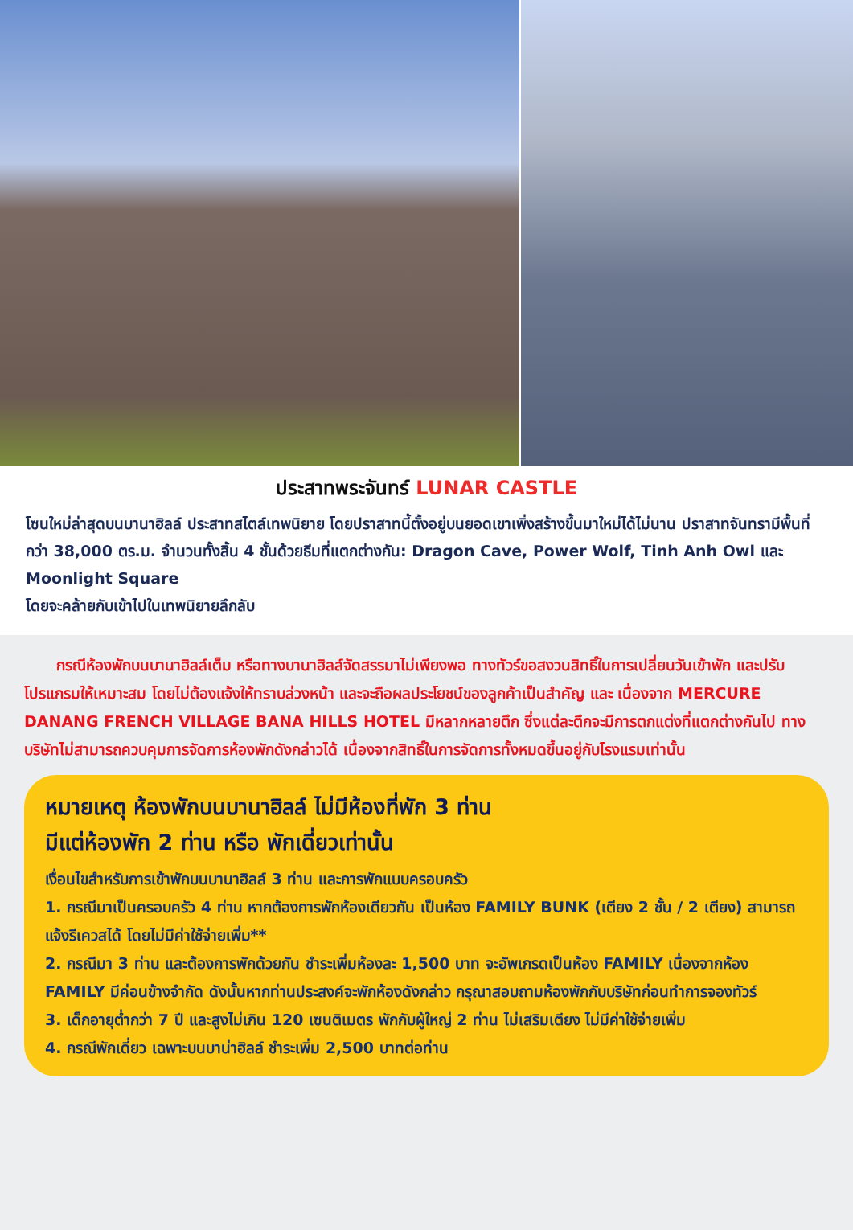ประสาทพระจันทร์ LUNAR CASTLE
โซนใหม่ล่าสุดบนบานาฮิลล์ ประสาทสไตล์เทพนิยาย โดยปราสาทนี้ตั้งอยู่บนยอดเขาเพิ่งสร้างขึ้นมาใหม่ได้ไม่นาน ปราสาทจันทรามีพื้นที่กว่า 38,000 ตร.ม. จำนวนทั้งสิ้น 4 ชั้นด้วยธีมที่แตกต่างกัน: Dragon Cave, Power Wolf, Tinh Anh Owl และ Moonlight Square
โดยจะคล้ายกับเข้าไปในเทพนิยายลึกลับ
กรณีห้องพักบนบานาฮิลล์เต็ม หรือทางบานาฮิลล์จัดสรรมาไม่เพียงพอ ทางทัวร์ขอสงวนสิทธิ์ในการเปลี่ยนวันเข้าพัก และปรับโปรแกรมให้เหมาะสม โดยไม่ต้องแจ้งให้ทราบล่วงหน้า และจะถือผลประโยชน์ของลูกค้าเป็นสำคัญ และ เนื่องจาก MERCURE DANANG FRENCH VILLAGE BANA HILLS HOTEL มีหลากหลายตึก ซึ่งแต่ละตึกจะมีการตกแต่งที่แตกต่างกันไป ทางบริษัทไม่สามารถควบคุมการจัดการห้องพักดังกล่าวได้ เนื่องจากสิทธิ์ในการจัดการทั้งหมดขึ้นอยู่กับโรงแรมเท่านั้น
หมายเหตุ ห้องพักบนบานาฮิลล์ ไม่มีห้องที่พัก 3 ท่าน
มีแต่ห้องพัก 2 ท่าน หรือ พักเดี่ยวเท่านั้น
เงื่อนไขสำหรับการเข้าพักบนบานาฮิลล์ 3 ท่าน และการพักแบบครอบครัว
1. กรณีมาเป็นครอบครัว 4 ท่าน หากต้องการพักห้องเดียวกัน เป็นห้อง FAMILY BUNK (เตียง 2 ชั้น / 2 เตียง) สามารถแจ้งรีเควสได้ โดยไม่มีค่าใช้จ่ายเพิ่ม**
2. กรณีมา 3 ท่าน และต้องการพักด้วยกัน ชำระเพิ่มห้องละ 1,500 บาท จะอัพเกรดเป็นห้อง FAMILY เนื่องจากห้อง FAMILY มีค่อนข้างจำกัด ดังนั้นหากท่านประสงค์จะพักห้องดังกล่าว กรุณาสอบถามห้องพักกับบริษัทก่อนทำการจองทัวร์
3. เด็กอายุต่ำกว่า 7 ปี และสูงไม่เกิน 120 เซนติเมตร พักกับผู้ใหญ่ 2 ท่าน ไม่เสริมเตียง ไม่มีค่าใช้จ่ายเพิ่ม
4. กรณีพักเดี่ยว เฉพาะบนบาน่าฮิลล์ ชำระเพิ่ม 2,500 บาทต่อท่าน